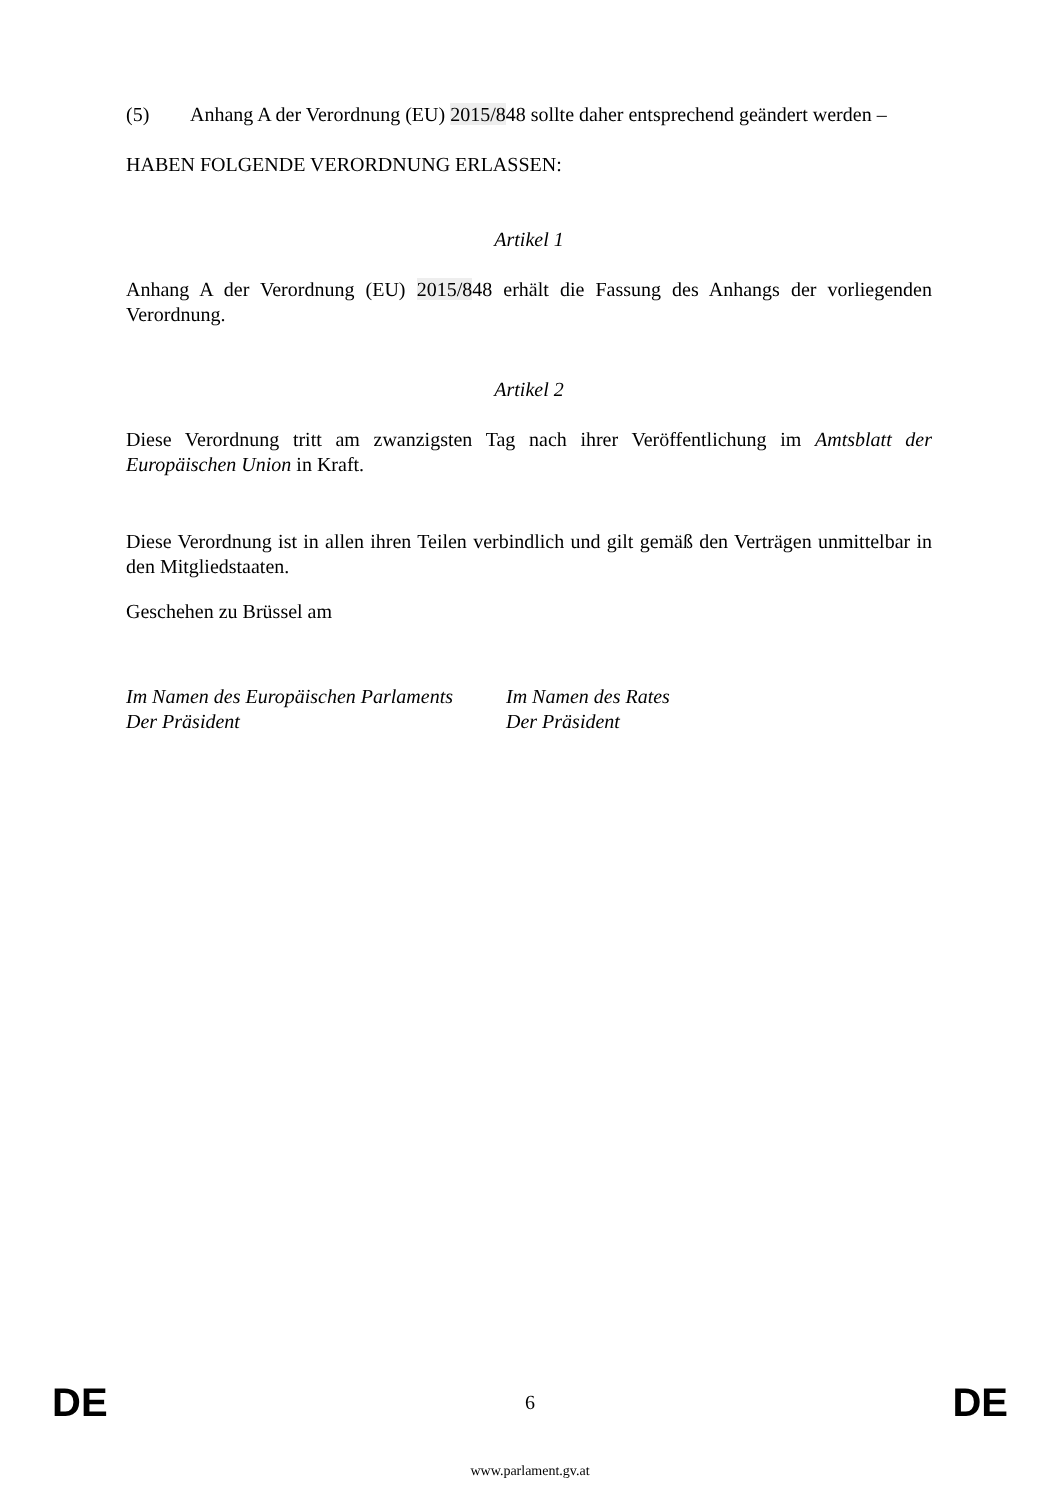(5) Anhang A der Verordnung (EU) 2015/848 sollte daher entsprechend geändert werden –
HABEN FOLGENDE VERORDNUNG ERLASSEN:
Artikel 1
Anhang A der Verordnung (EU) 2015/848 erhält die Fassung des Anhangs der vorliegenden Verordnung.
Artikel 2
Diese Verordnung tritt am zwanzigsten Tag nach ihrer Veröffentlichung im Amtsblatt der Europäischen Union in Kraft.
Diese Verordnung ist in allen ihren Teilen verbindlich und gilt gemäß den Verträgen unmittelbar in den Mitgliedstaaten.
Geschehen zu Brüssel am
Im Namen des Europäischen Parlaments
Der Präsident
Im Namen des Rates
Der Präsident
DE 6 DE
www.parlament.gv.at